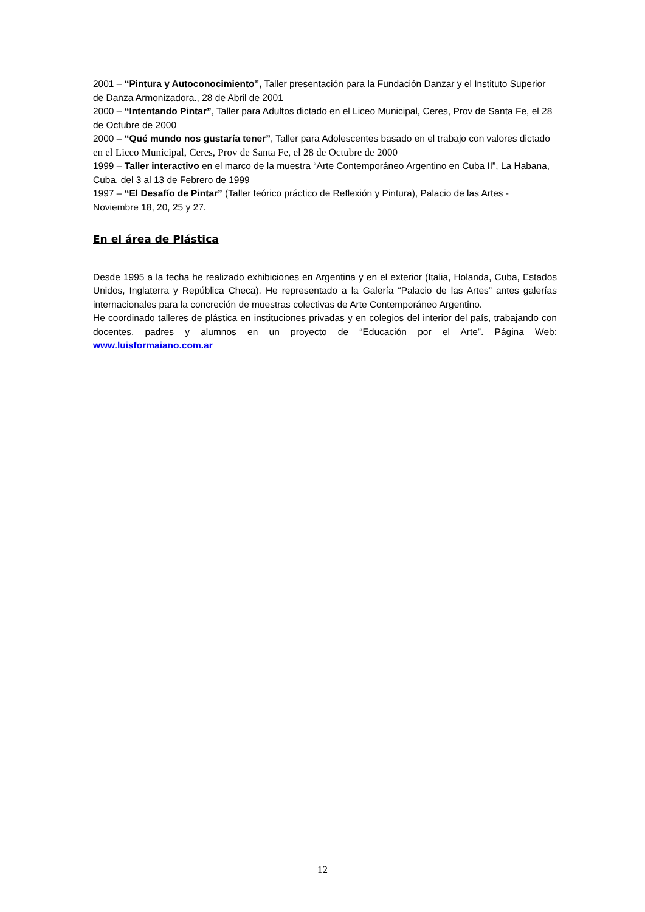2001 – “Pintura y Autoconocimiento”, Taller presentación para la Fundación Danzar y el Instituto Superior de Danza Armonizadora., 28 de Abril de 2001
2000 – “Intentando Pintar”, Taller para Adultos dictado en el Liceo Municipal, Ceres, Prov de Santa Fe, el 28 de Octubre de 2000
2000 – “Qué mundo nos gustaría tener”, Taller para Adolescentes basado en el trabajo con valores dictado en el Liceo Municipal, Ceres, Prov de Santa Fe, el 28 de Octubre de 2000
1999 – Taller interactivo en el marco de la muestra “Arte Contemporáneo Argentino en Cuba II”, La Habana, Cuba, del 3 al 13 de Febrero de 1999
1997 – “El Desafío de Pintar” (Taller teórico práctico de Reflexión y Pintura), Palacio de las Artes - Noviembre 18, 20, 25 y 27.
En el área de Plástica
Desde 1995 a la fecha he realizado exhibiciones en Argentina y en el exterior (Italia, Holanda, Cuba, Estados Unidos, Inglaterra y República Checa). He representado a la Galería “Palacio de las Artes” antes galerías internacionales para la concreción de muestras colectivas de Arte Contemporáneo Argentino.
He coordinado talleres de plástica en instituciones privadas y en colegios del interior del país, trabajando con docentes, padres y alumnos en un proyecto de “Educación por el Arte”. Página Web: www.luisformaiano.com.ar
12